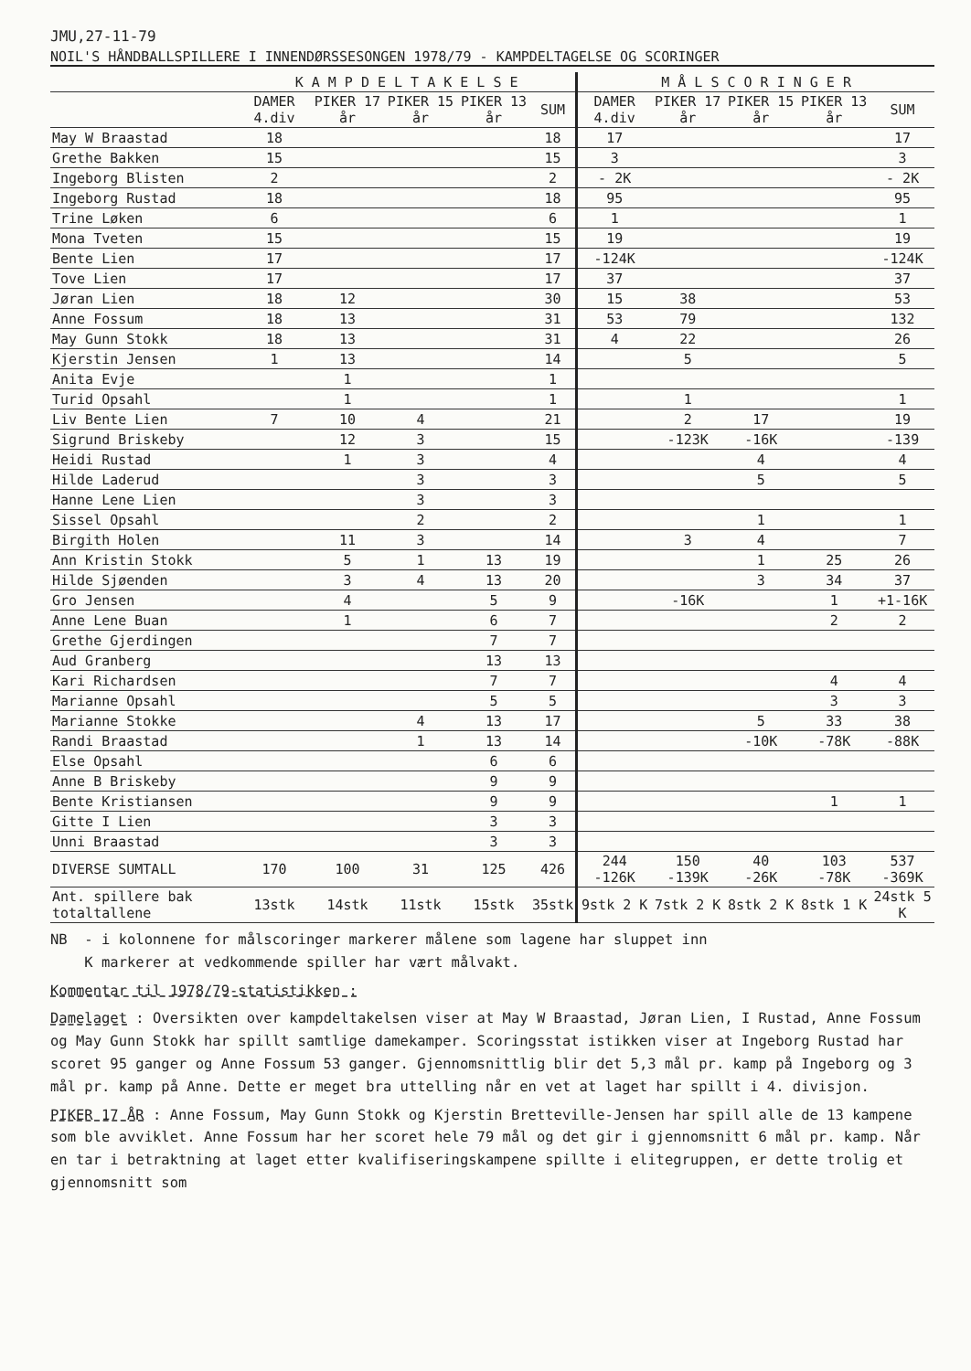JMU,27-11-79
NOIL'S HÅNDBALLSPILLERE I INNENDØRSSESONGEN 1978/79 - KAMPDELTAGELSE OG SCORINGER
| | K A M P D E L T A K E L S E | | | | | M Å L S C O R I N G E R | | | | |
| --- | --- | --- | --- | --- | --- | --- | --- | --- | --- | --- |
| | DAMER 4.div | PIKER 17 år | PIKER 15 år | PIKER 13 år | SUM | DAMER 4.div | PIKER 17 år | PIKER 15 år | PIKER 13 år | SUM |
| May W Braastad | 18 | | | | 18 | 17 | | | | 17 |
| Grethe Bakken | 15 | | | | 15 | 3 | | | | 3 |
| Ingeborg Blisten | 2 | | | | 2 | - 2K | | | | - 2K |
| Ingeborg Rustad | 18 | | | | 18 | 95 | | | | 95 |
| Trine Løken | 6 | | | | 6 | 1 | | | | 1 |
| Mona Tveten | 15 | | | | 15 | 19 | | | | 19 |
| Bente Lien | 17 | | | | 17 | -124K | | | | -124K |
| Tove Lien | 17 | | | | 17 | 37 | | | | 37 |
| Jøran Lien | 18 | 12 | | | 30 | 15 | 38 | | | 53 |
| Anne Fossum | 18 | 13 | | | 31 | 53 | 79 | | | 132 |
| May Gunn Stokk | 18 | 13 | | | 31 | 4 | 22 | | | 26 |
| Kjerstin Jensen | 1 | 13 | | | 14 | | 5 | | | 5 |
| Anita Evje | | 1 | | | 1 | | | | | |
| Turid Opsahl | | 1 | | | 1 | | 1 | | | 1 |
| Liv Bente Lien | 7 | 10 | 4 | | 21 | | 2 | 17 | | 19 |
| Sigrund Briskeby | | 12 | 3 | | 15 | | -123K | -16K | | -139 |
| Heidi Rustad | | 1 | 3 | | 4 | | | 4 | | 4 |
| Hilde Laderud | | | 3 | | 3 | | | 5 | | 5 |
| Hanne Lene Lien | | | 3 | | 3 | | | | | |
| Sissel Opsahl | | | 2 | | 2 | | | 1 | | 1 |
| Birgith Holen | | 11 | 3 | | 14 | | 3 | 4 | | 7 |
| Ann Kristin Stokk | | 5 | 1 | 13 | 19 | | | 1 | 25 | 26 |
| Hilde Sjøenden | | 3 | 4 | 13 | 20 | | | 3 | 34 | 37 |
| Gro Jensen | | 4 | | 5 | 9 | | -16K | | 1 | +1-16K |
| Anne Lene Buan | | 1 | | 6 | 7 | | | | 2 | 2 |
| Grethe Gjerdingen | | | | 7 | 7 | | | | | |
| Aud Granberg | | | | 13 | 13 | | | | | |
| Kari Richardsen | | | | 7 | 7 | | | | 4 | 4 |
| Marianne Opsahl | | | | 5 | 5 | | | | 3 | 3 |
| Marianne Stokke | | | 4 | 13 | 17 | | | 5 | 33 | 38 |
| Randi Braastad | | | 1 | 13 | 14 | | | -10K | -78K | -88K |
| Else Opsahl | | | | 6 | 6 | | | | | |
| Anne B Briskeby | | | | 9 | 9 | | | | | |
| Bente Kristiansen | | | | 9 | 9 | | | | 1 | 1 |
| Gitte I Lien | | | | 3 | 3 | | | | | |
| Unni Braastad | | | | 3 | 3 | | | | | |
| DIVERSE SUMTALL | 170 | 100 | 31 | 125 | 426 | 244 -126K | 150 -139K | 40 -26K | 103 -78K | 537 -369K |
| Ant. spillere bak totaltallene | 13stk | 14stk | 11stk | 15stk | 35stk | 9stk 2 K | 7stk 2 K | 8stk 2 K | 8stk 1 K | 24stk 5 K |
NB - i kolonnene for målscoringer markerer målene som lagene har sluppet inn
K markerer at vedkommende spiller har vært målvakt.
Kommentar til 1978/79-statistikken :
Damelaget : Oversikten over kampdeltakelsen viser at May W Braastad, Jøran Lien, I Rustad, Anne Fossum og May Gunn Stokk har spillt samtlige damekamper. Scoringsstat istikken viser at Ingeborg Rustad har scoret 95 ganger og Anne Fossum 53 ganger. Gjennomsnittlig blir det 5,3 mål pr. kamp på Ingeborg og 3 mål pr. kamp på Anne. Dette er meget bra uttelling når en vet at laget har spillt i 4. divisjon.
PIKER 17 ÅR : Anne Fossum, May Gunn Stokk og Kjerstin Bretteville-Jensen har spill alle de 13 kampene som ble avviklet. Anne Fossum har her scoret hele 79 mål og det gir i gjennomsnitt 6 mål pr. kamp. Når en tar i betraktning at laget etter kvalifiseringskampene spillte i elitegruppen, er dette trolig et gjennomsnitt som